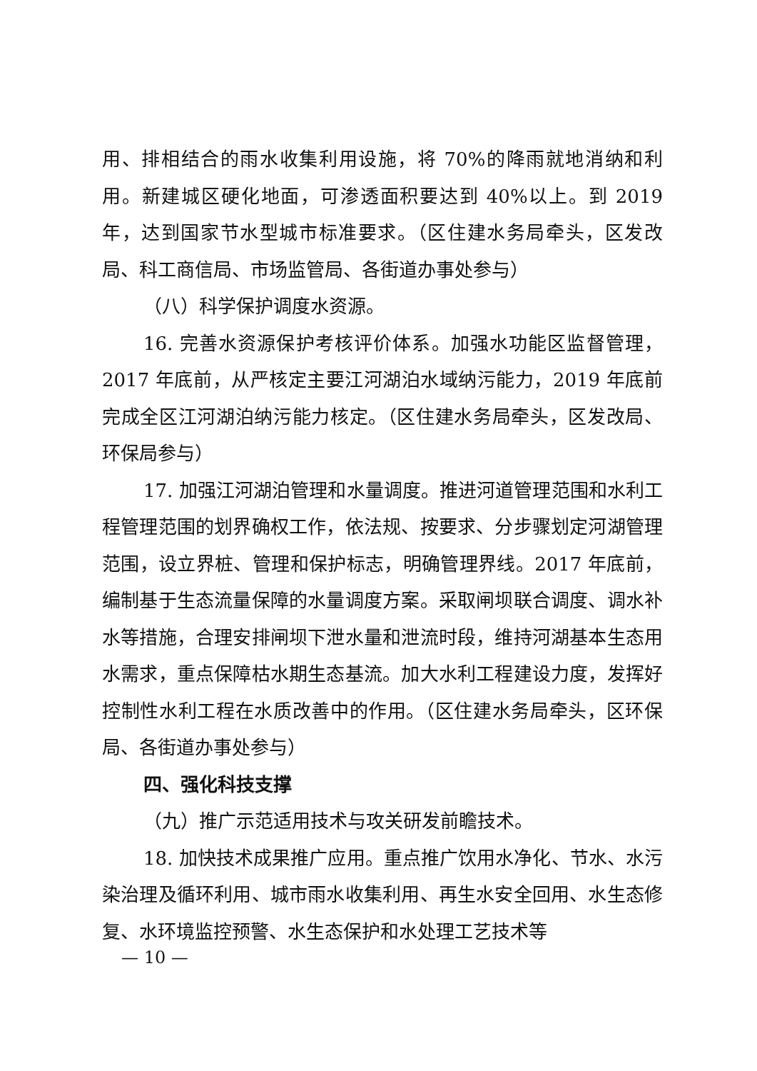用、排相结合的雨水收集利用设施，将 70%的降雨就地消纳和利用。新建城区硬化地面，可渗透面积要达到 40%以上。到 2019 年，达到国家节水型城市标准要求。（区住建水务局牵头，区发改局、科工商信局、市场监管局、各街道办事处参与）
（八）科学保护调度水资源。
16. 完善水资源保护考核评价体系。加强水功能区监督管理，2017 年底前，从严核定主要江河湖泊水域纳污能力，2019 年底前完成全区江河湖泊纳污能力核定。（区住建水务局牵头，区发改局、环保局参与）
17. 加强江河湖泊管理和水量调度。推进河道管理范围和水利工程管理范围的划界确权工作，依法规、按要求、分步骤划定河湖管理范围，设立界桩、管理和保护标志，明确管理界线。2017 年底前，编制基于生态流量保障的水量调度方案。采取闸坝联合调度、调水补水等措施，合理安排闸坝下泄水量和泄流时段，维持河湖基本生态用水需求，重点保障枯水期生态基流。加大水利工程建设力度，发挥好控制性水利工程在水质改善中的作用。（区住建水务局牵头，区环保局、各街道办事处参与）
四、强化科技支撑
（九）推广示范适用技术与攻关研发前瞻技术。
18. 加快技术成果推广应用。重点推广饮用水净化、节水、水污染治理及循环利用、城市雨水收集利用、再生水安全回用、水生态修复、水环境监控预警、水生态保护和水处理工艺技术等
— 10 —